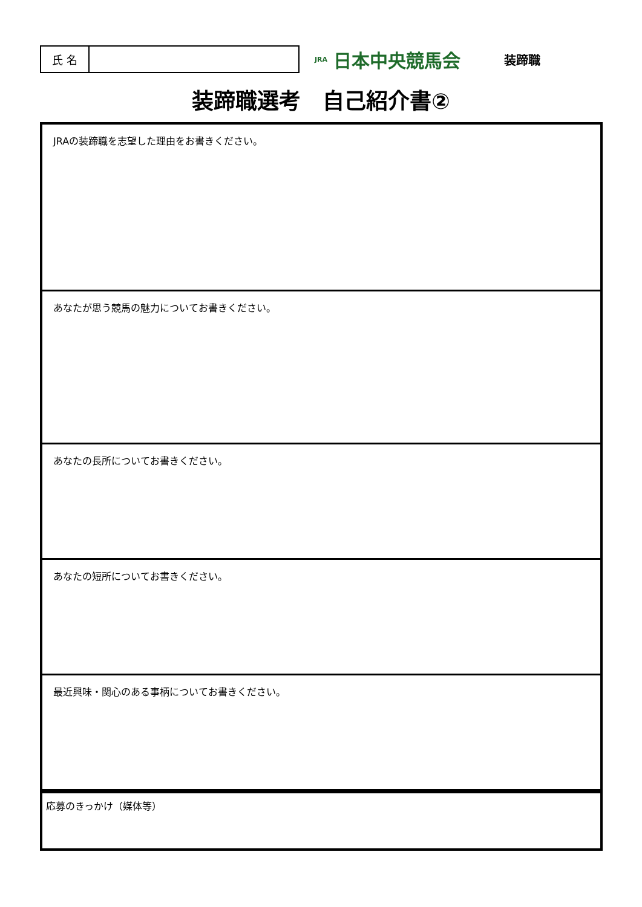氏 名
JRA 日本中央競馬会
装蹄職
装蹄職選考　自己紹介書②
| JRAの装蹄職を志望した理由をお書きください。 |
| あなたが思う競馬の魅力についてお書きください。 |
| あなたの長所についてお書きください。 |
| あなたの短所についてお書きください。 |
| 最近興味・関心のある事柄についてお書きください。 |
| 応募のきっかけ（媒体等） |